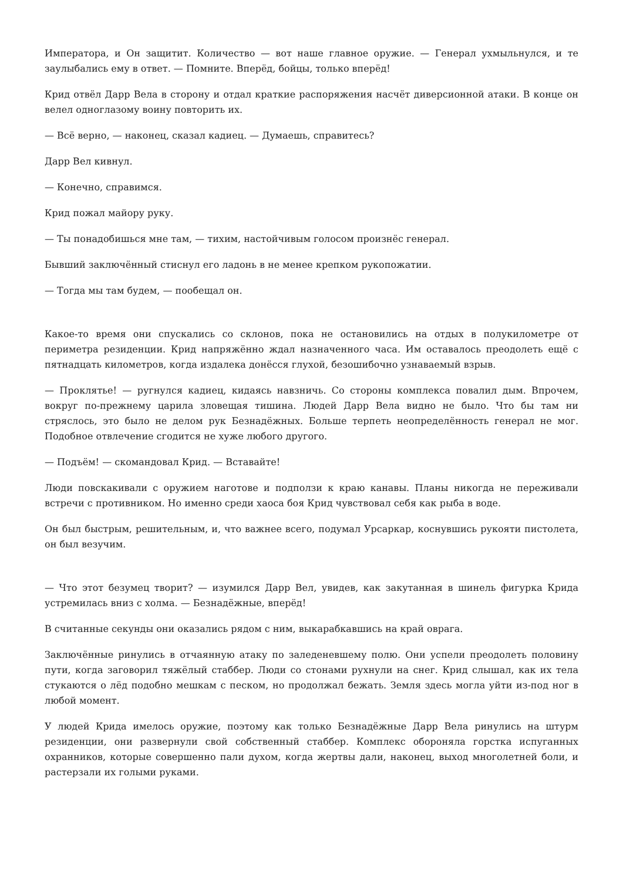Императора, и Он защитит. Количество — вот наше главное оружие. — Генерал ухмыльнулся, и те заулыбались ему в ответ. — Помните. Вперёд, бойцы, только вперёд!
Крид отвёл Дарр Вела в сторону и отдал краткие распоряжения насчёт диверсионной атаки. В конце он велел одноглазому воину повторить их.
— Всё верно, — наконец, сказал кадиец. — Думаешь, справитесь?
Дарр Вел кивнул.
— Конечно, справимся.
Крид пожал майору руку.
— Ты понадобишься мне там, — тихим, настойчивым голосом произнёс генерал.
Бывший заключённый стиснул его ладонь в не менее крепком рукопожатии.
— Тогда мы там будем, — пообещал он.
Какое-то время они спускались со склонов, пока не остановились на отдых в полукилометре от периметра резиденции. Крид напряжённо ждал назначенного часа. Им оставалось преодолеть ещё с пятнадцать километров, когда издалека донёсся глухой, безошибочно узнаваемый взрыв.
— Проклятье! — ругнулся кадиец, кидаясь навзничь. Со стороны комплекса повалил дым. Впрочем, вокруг по-прежнему царила зловещая тишина. Людей Дарр Вела видно не было. Что бы там ни стряслось, это было не делом рук Безнадёжных. Больше терпеть неопределённость генерал не мог. Подобное отвлечение сгодится не хуже любого другого.
— Подъём! — скомандовал Крид. — Вставайте!
Люди повскакивали с оружием наготове и подползи к краю канавы. Планы никогда не переживали встречи с противником. Но именно среди хаоса боя Крид чувствовал себя как рыба в воде.
Он был быстрым, решительным, и, что важнее всего, подумал Урсаркар, коснувшись рукояти пистолета, он был везучим.
— Что этот безумец творит? — изумился Дарр Вел, увидев, как закутанная в шинель фигурка Крида устремилась вниз с холма. — Безнадёжные, вперёд!
В считанные секунды они оказались рядом с ним, выкарабкавшись на край оврага.
Заключённые ринулись в отчаянную атаку по заледеневшему полю. Они успели преодолеть половину пути, когда заговорил тяжёлый стаббер. Люди со стонами рухнули на снег. Крид слышал, как их тела стукаются о лёд подобно мешкам с песком, но продолжал бежать. Земля здесь могла уйти из-под ног в любой момент.
У людей Крида имелось оружие, поэтому как только Безнадёжные Дарр Вела ринулись на штурм резиденции, они развернули свой собственный стаббер. Комплекс обороняла горстка испуганных охранников, которые совершенно пали духом, когда жертвы дали, наконец, выход многолетней боли, и растерзали их голыми руками.